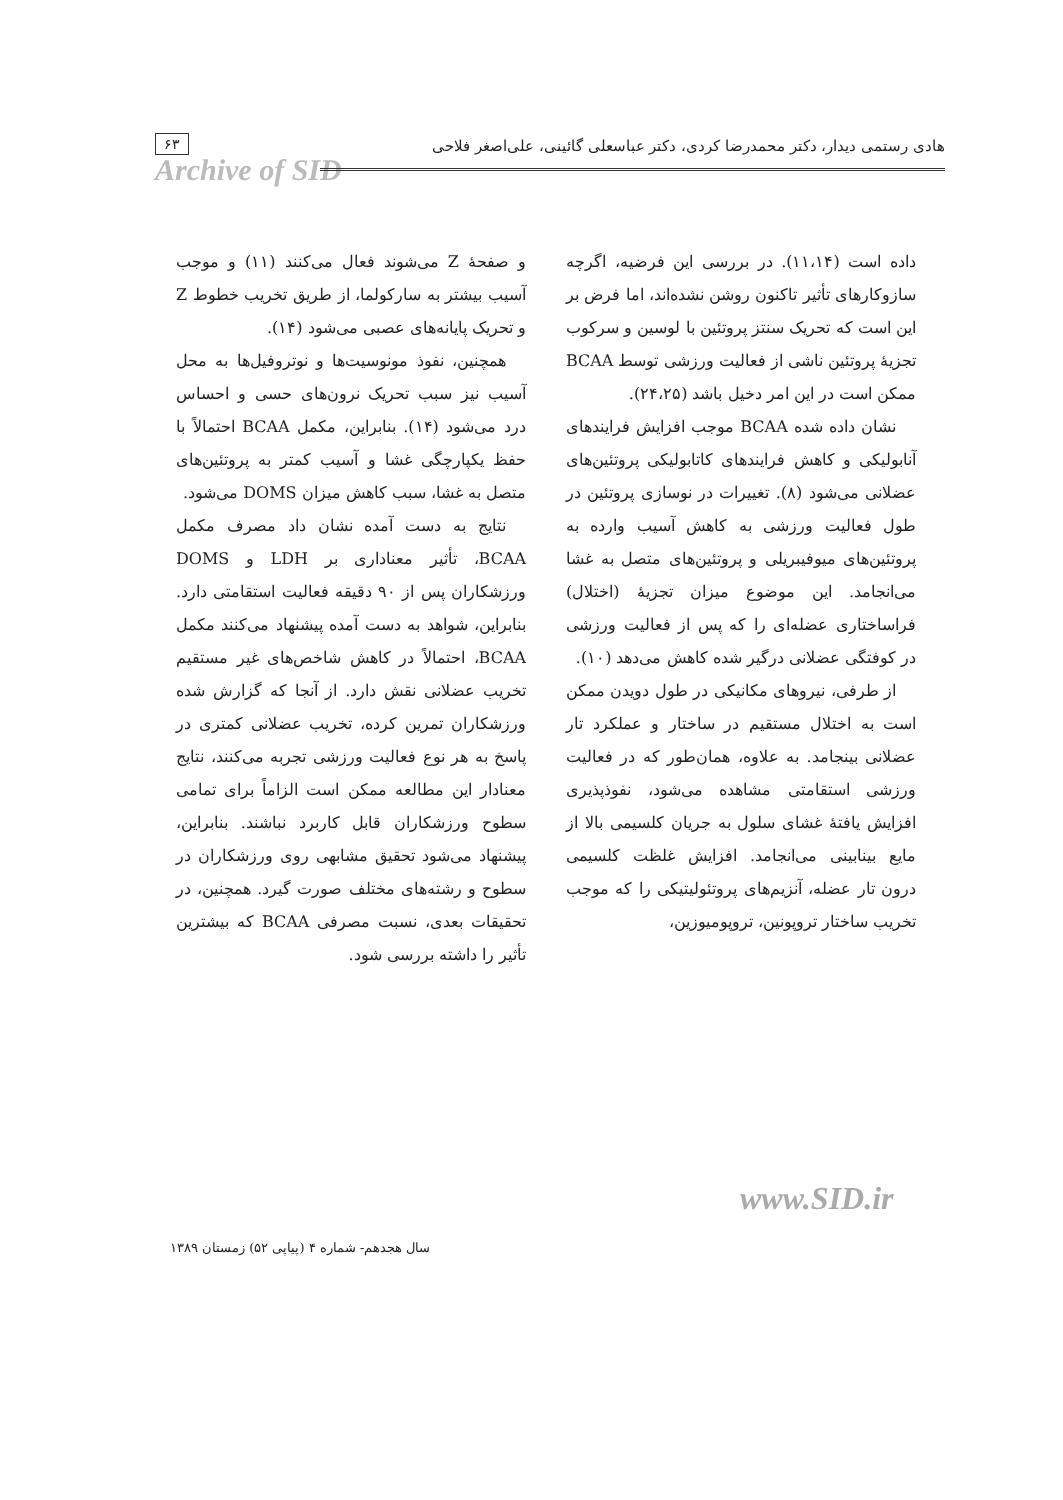هادی رستمی دیدار، دکتر محمدرضا کردی، دکتر عباسعلی گائینی، علی‌اصغر فلاحی
۶۳
Archive of SID
داده است (۱۱،۱۴). در بررسی این فرضیه، اگرچه سازوکارهای تأثیر تاکنون روشن نشده‌اند، اما فرض بر این است که تحریک سنتز پروتئین با لوسین و سرکوب تجزیهٔ پروتئین ناشی از فعالیت ورزشی توسط BCAA ممکن است در این امر دخیل باشد (۲۴،۲۵).
نشان داده شده BCAA موجب افزایش فرایندهای آنابولیکی و کاهش فرایندهای کاتابولیکی پروتئین‌های عضلانی می‌شود (۸). تغییرات در نوسازی پروتئین در طول فعالیت ورزشی به کاهش آسیب وارده به پروتئین‌های میوفیبریلی و پروتئین‌های متصل به غشا می‌انجامد. این موضوع میزان تجزیهٔ (اختلال) فراساختاری عضله‌ای را که پس از فعالیت ورزشی در کوفتگی عضلانی درگیر شده کاهش می‌دهد (۱۰).
از طرفی، نیروهای مکانیکی در طول دویدن ممکن است به اختلال مستقیم در ساختار و عملکرد تار عضلانی بینجامد. به علاوه، همان‌طور که در فعالیت ورزشی استقامتی مشاهده می‌شود، نفوذپذیری افزایش یافتهٔ غشای سلول به جریان کلسیمی بالا از مایع بینابینی می‌انجامد. افزایش غلظت کلسیمی درون تار عضله، آنزیم‌های پروتئولیتیکی را که موجب تخریب ساختار تروپونین، تروپومیوزین،
و صفحهٔ Z می‌شوند فعال می‌کنند (۱۱) و موجب آسیب بیشتر به سارکولما، از طریق تخریب خطوط Z و تحریک پایانه‌های عصبی می‌شود (۱۴).
همچنین، نفوذ مونوسیت‌ها و نوتروفیل‌ها به محل آسیب نیز سبب تحریک نرون‌های حسی و احساس درد می‌شود (۱۴). بنابراین، مکمل BCAA احتمالاً با حفظ یکپارچگی غشا و آسیب کمتر به پروتئین‌های متصل به غشا، سبب کاهش میزان DOMS می‌شود.
نتایج به دست آمده نشان داد مصرف مکمل BCAA، تأثیر معناداری بر LDH و DOMS ورزشکاران پس از ۹۰ دقیقه فعالیت استقامتی دارد. بنابراین، شواهد به دست آمده پیشنهاد می‌کنند مکمل BCAA، احتمالاً در کاهش شاخص‌های غیر مستقیم تخریب عضلانی نقش دارد. از آنجا که گزارش شده ورزشکاران تمرین کرده، تخریب عضلانی کمتری در پاسخ به هر نوع فعالیت ورزشی تجربه می‌کنند، نتایج معنادار این مطالعه ممکن است الزاماً برای تمامی سطوح ورزشکاران قابل کاربرد نباشند. بنابراین، پیشنهاد می‌شود تحقیق مشابهی روی ورزشکاران در سطوح و رشته‌های مختلف صورت گیرد. همچنین، در تحقیقات بعدی، نسبت مصرفی BCAA که بیشترین تأثیر را داشته بررسی شود.
www.SID.ir
سال هجدهم- شماره ۴ (پیاپی ۵۲) زمستان ۱۳۸۹